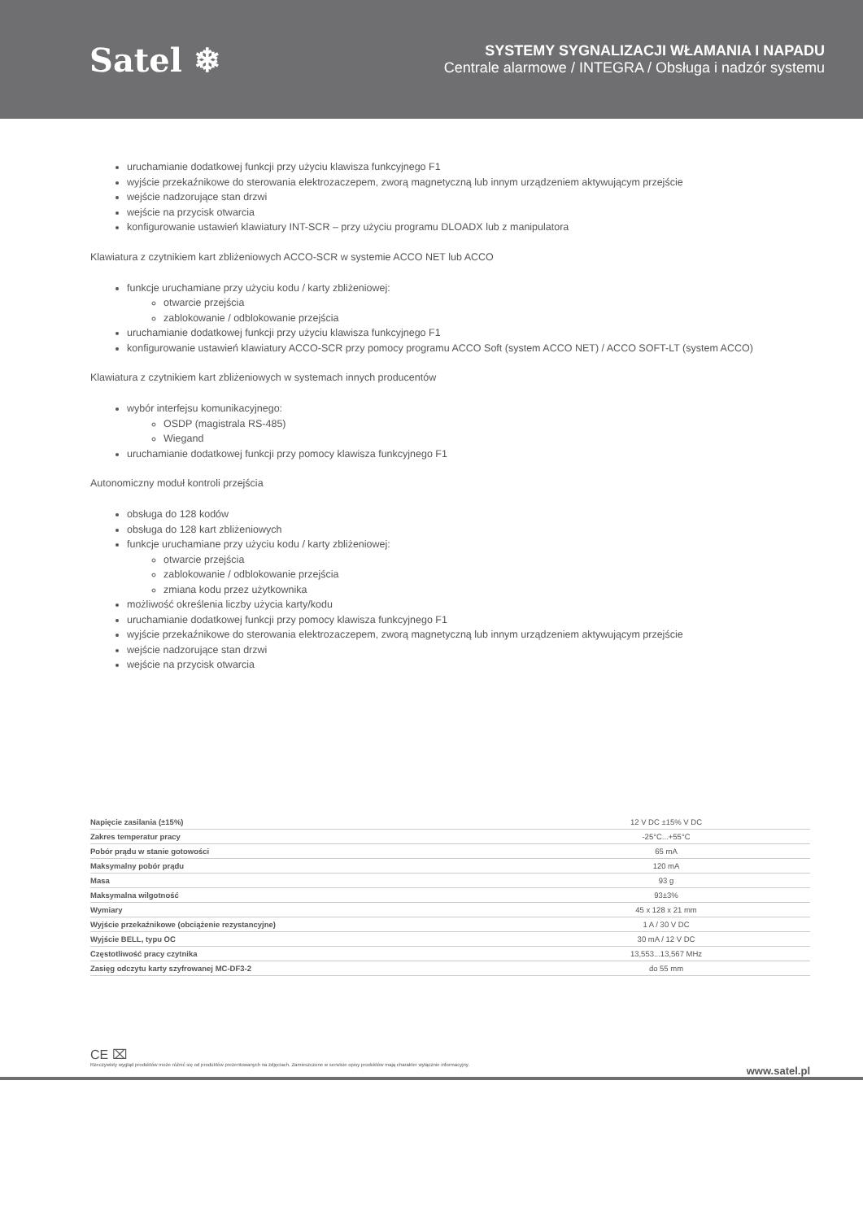Satel ❄
SYSTEMY SYGNALIZACJI WŁAMANIA I NAPADU
Centrale alarmowe / INTEGRA / Obsługa i nadzór systemu
uruchamianie dodatkowej funkcji przy użyciu klawisza funkcyjnego F1
wyjście przekaźnikowe do sterowania elektrozaczepem, zworą magnetyczną lub innym urządzeniem aktywującym przejście
wejście nadzorujące stan drzwi
wejście na przycisk otwarcia
konfigurowanie ustawień klawiatury INT-SCR – przy użyciu programu DLOADX lub z manipulatora
Klawiatura z czytnikiem kart zbliżeniowych ACCO-SCR w systemie ACCO NET lub ACCO
funkcje uruchamiane przy użyciu kodu / karty zbliżeniowej:
otwarcie przejścia
zablokowanie / odblokowanie przejścia
uruchamianie dodatkowej funkcji przy użyciu klawisza funkcyjnego F1
konfigurowanie ustawień klawiatury ACCO-SCR przy pomocy programu ACCO Soft (system ACCO NET) / ACCO SOFT-LT (system ACCO)
Klawiatura z czytnikiem kart zbliżeniowych w systemach innych producentów
wybór interfejsu komunikacyjnego:
OSDP (magistrala RS-485)
Wiegand
uruchamianie dodatkowej funkcji przy pomocy klawisza funkcyjnego F1
Autonomiczny moduł kontroli przejścia
obsługa do 128 kodów
obsługa do 128 kart zbliżeniowych
funkcje uruchamiane przy użyciu kodu / karty zbliżeniowej:
otwarcie przejścia
zablokowanie / odblokowanie przejścia
zmiana kodu przez użytkownika
możliwość określenia liczby użycia karty/kodu
uruchamianie dodatkowej funkcji przy pomocy klawisza funkcyjnego F1
wyjście przekaźnikowe do sterowania elektrozaczepem, zworą magnetyczną lub innym urządzeniem aktywującym przejście
wejście nadzorujące stan drzwi
wejście na przycisk otwarcia
| Napięcie zasilania (±15%) | 12 V DC ±15% V DC |
| Zakres temperatur pracy | -25°C...+55°C |
| Pobór prądu w stanie gotowości | 65 mA |
| Maksymalny pobór prądu | 120 mA |
| Masa | 93 g |
| Maksymalna wilgotność | 93±3% |
| Wymiary | 45 x 128 x 21 mm |
| Wyjście przekaźnikowe (obciążenie rezystancyjne) | 1 A / 30 V DC |
| Wyjście BELL, typu OC | 30 mA / 12 V DC |
| Częstotliwość pracy czytnika | 13,553...13,567 MHz |
| Zasięg odczytu karty szyfrowanej MC-DF3-2 | do 55 mm |
CE ⌧
Rzeczywisty wygląd produktów może różnić się od produktów prezentowanych na zdjęciach. Zamieszczone w serwisie opisy produktów mają charakter wyłącznie informacyjny.
www.satel.pl